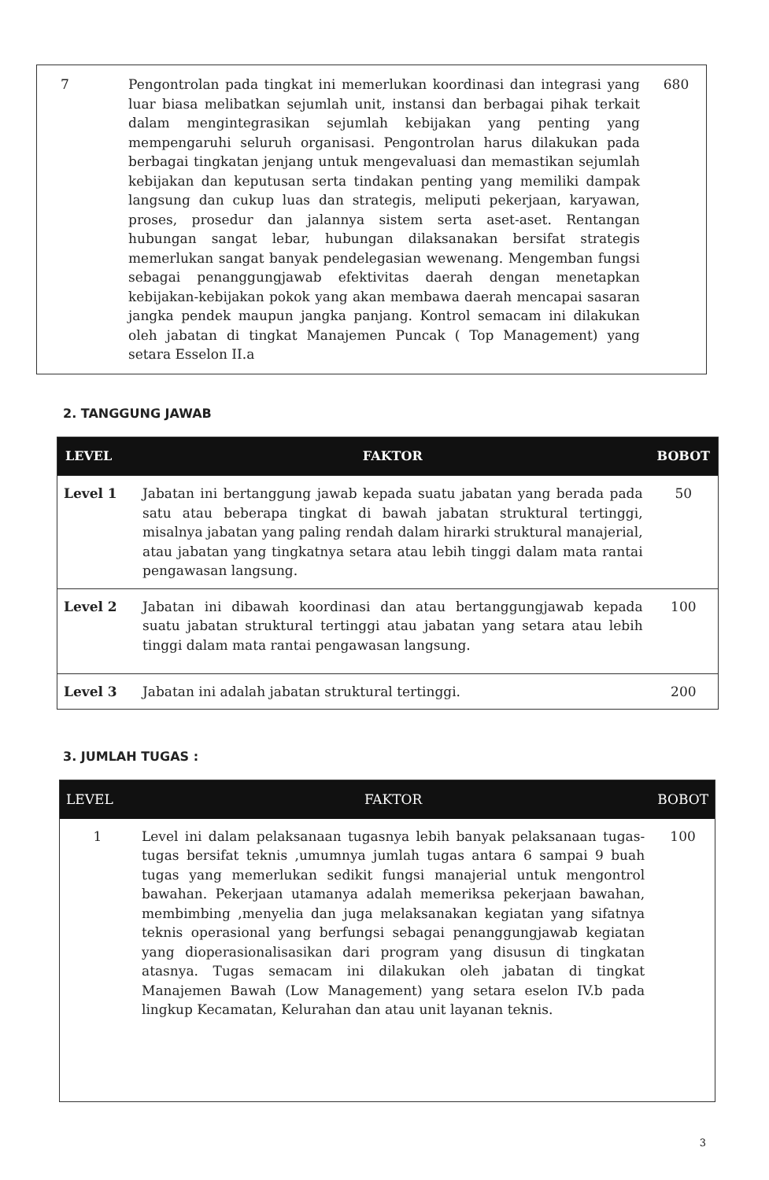| 7 | Pengontrolan pada tingkat ini memerlukan koordinasi dan integrasi yang luar biasa melibatkan sejumlah unit, instansi dan berbagai pihak terkait dalam mengintegrasikan sejumlah kebijakan yang penting yang mempengaruhi seluruh organisasi. Pengontrolan harus dilakukan pada berbagai tingkatan jenjang untuk mengevaluasi dan memastikan sejumlah kebijakan dan keputusan serta tindakan penting yang memiliki dampak langsung dan cukup luas dan strategis, meliputi pekerjaan, karyawan, proses, prosedur dan jalannya sistem serta aset-aset. Rentangan hubungan sangat lebar, hubungan dilaksanakan bersifat strategis memerlukan sangat banyak pendelegasian wewenang. Mengemban fungsi sebagai penanggungjawab efektivitas daerah dengan menetapkan kebijakan-kebijakan pokok yang akan membawa daerah mencapai sasaran jangka pendek maupun jangka panjang. Kontrol semacam ini dilakukan oleh jabatan di tingkat Manajemen Puncak ( Top Management) yang setara Esselon II.a | 680 |
2. TANGGUNG JAWAB
| LEVEL | FAKTOR | BOBOT |
| --- | --- | --- |
| Level 1 | Jabatan ini bertanggung jawab kepada suatu jabatan yang berada pada satu atau beberapa tingkat di bawah jabatan struktural tertinggi, misalnya jabatan yang paling rendah dalam hirarki struktural manajerial, atau jabatan yang tingkatnya setara atau lebih tinggi dalam mata rantai pengawasan langsung. | 50 |
| Level 2 | Jabatan ini dibawah koordinasi dan atau bertanggungjawab kepada suatu jabatan struktural tertinggi atau jabatan yang setara atau lebih tinggi dalam mata rantai pengawasan langsung. | 100 |
| Level 3 | Jabatan ini adalah jabatan struktural tertinggi. | 200 |
3. JUMLAH TUGAS :
| LEVEL | FAKTOR | BOBOT |
| --- | --- | --- |
| 1 | Level ini dalam pelaksanaan tugasnya lebih banyak pelaksanaan tugas-tugas bersifat teknis ,umumnya jumlah tugas antara 6 sampai 9 buah tugas yang memerlukan sedikit fungsi manajerial untuk mengontrol bawahan. Pekerjaan utamanya adalah memeriksa pekerjaan bawahan, membimbing ,menyelia dan juga melaksanakan kegiatan yang sifatnya teknis operasional yang berfungsi sebagai penanggungjawab kegiatan yang dioperasionalisasikan dari program yang disusun di tingkatan atasnya. Tugas semacam ini dilakukan oleh jabatan di tingkat Manajemen Bawah (Low Management) yang setara eselon IV.b pada lingkup Kecamatan, Kelurahan dan atau unit layanan teknis. | 100 |
3